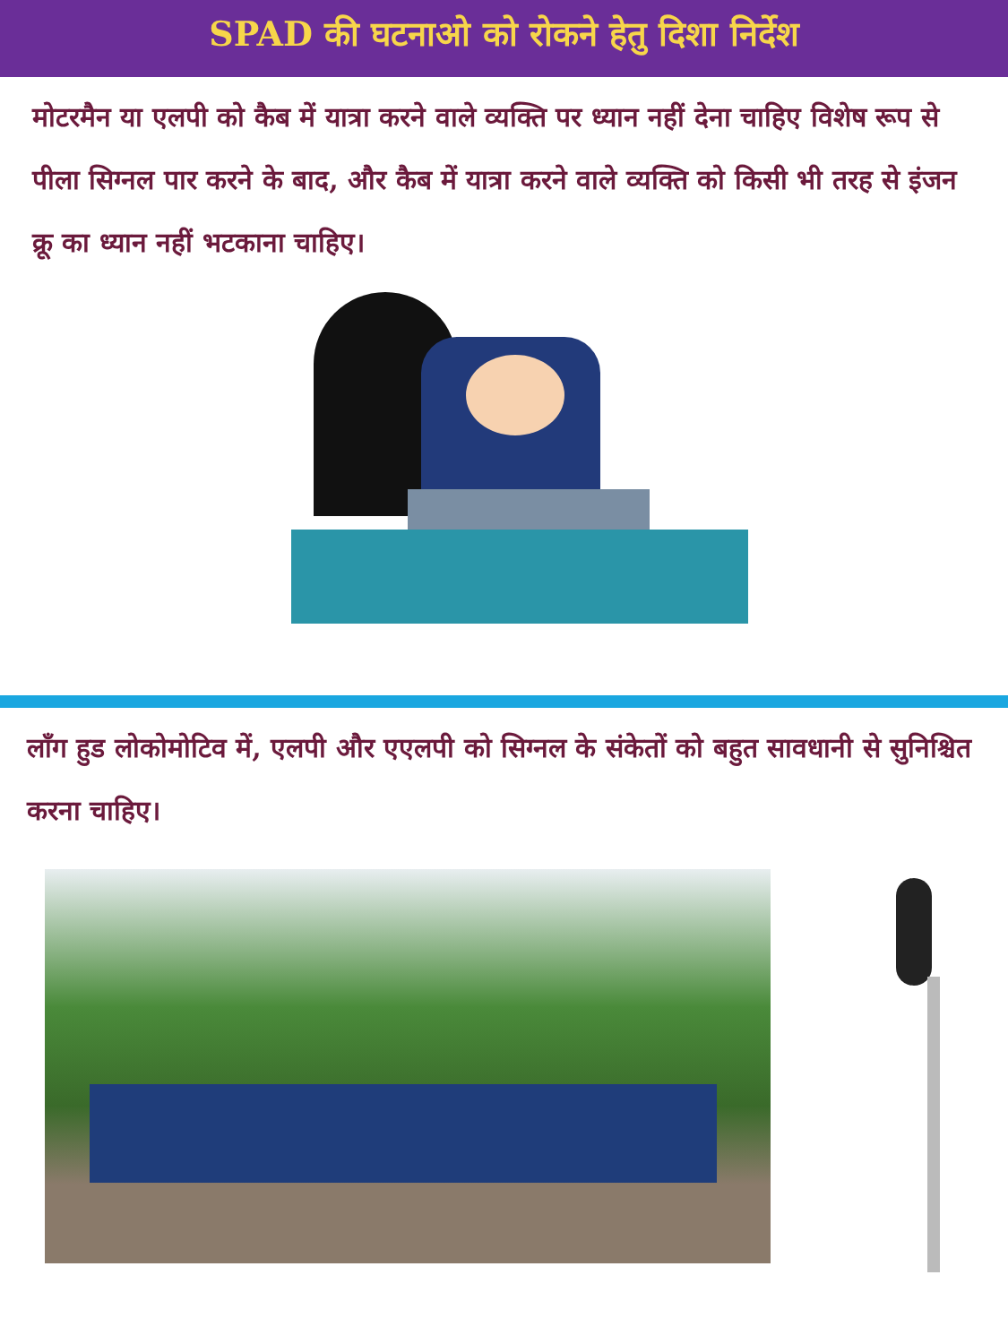SPAD की घटनाओ को रोकने हेतु दिशा निर्देश
मोटरमैन या एलपी को कैब में यात्रा करने वाले व्यक्ति पर ध्यान नहीं देना चाहिए विशेष रूप से पीला सिग्नल पार करने के बाद, और कैब में यात्रा करने वाले व्यक्ति को किसी भी तरह से इंजन क्रू का ध्यान नहीं भटकाना चाहिए।
लाँग हुड लोकोमोटिव में, एलपी और एएलपी को सिग्नल के संकेतों को बहुत सावधानी से सुनिश्चित करना चाहिए।